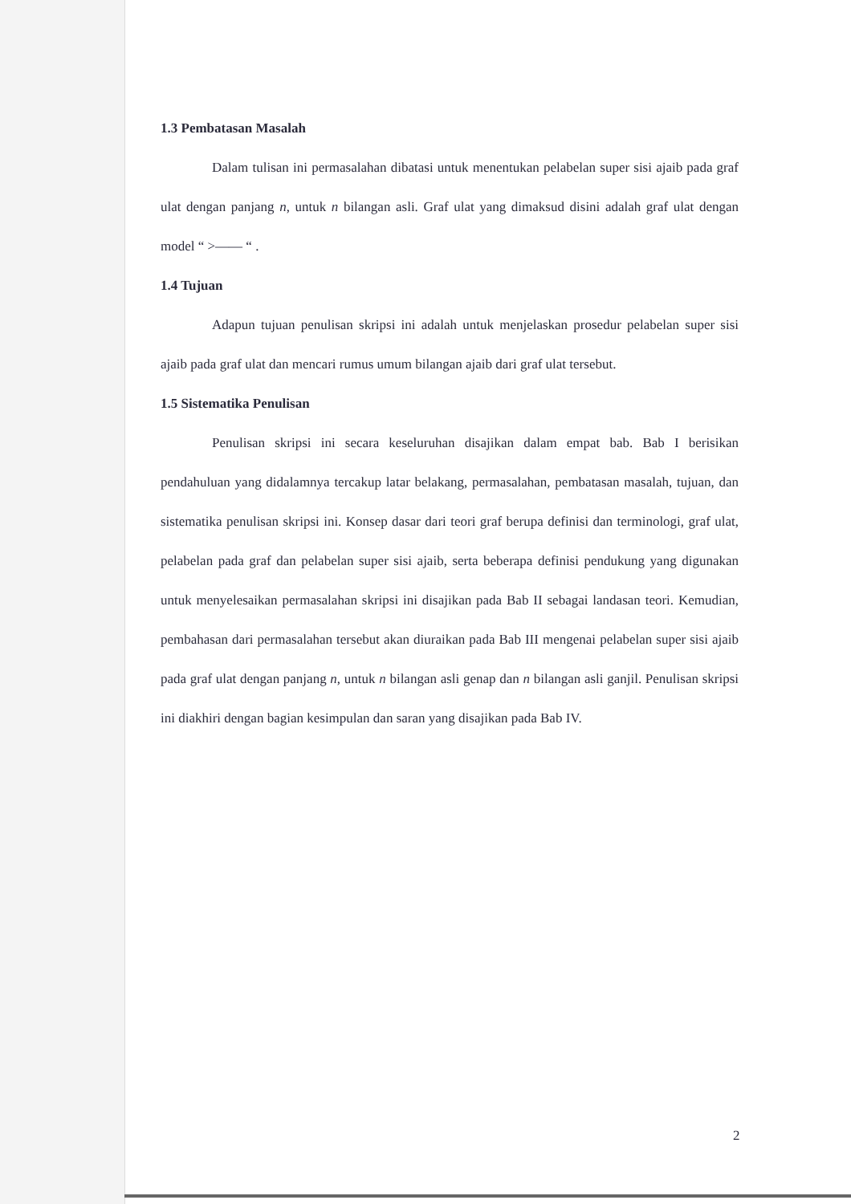1.3 Pembatasan Masalah
Dalam tulisan ini permasalahan dibatasi untuk menentukan pelabelan super sisi ajaib pada graf ulat dengan panjang n, untuk n bilangan asli. Graf ulat yang dimaksud disini adalah graf ulat dengan model “ >—— “ .
1.4 Tujuan
Adapun tujuan penulisan skripsi ini adalah untuk menjelaskan prosedur pelabelan super sisi ajaib pada graf ulat dan mencari rumus umum bilangan ajaib dari graf ulat tersebut.
1.5 Sistematika Penulisan
Penulisan skripsi ini secara keseluruhan disajikan dalam empat bab. Bab I berisikan pendahuluan yang didalamnya tercakup latar belakang, permasalahan, pembatasan masalah, tujuan, dan sistematika penulisan skripsi ini. Konsep dasar dari teori graf berupa definisi dan terminologi, graf ulat, pelabelan pada graf dan pelabelan super sisi ajaib, serta beberapa definisi pendukung yang digunakan untuk menyelesaikan permasalahan skripsi ini disajikan pada Bab II sebagai landasan teori. Kemudian, pembahasan dari permasalahan tersebut akan diuraikan pada Bab III mengenai pelabelan super sisi ajaib pada graf ulat dengan panjang n, untuk n bilangan asli genap dan n bilangan asli ganjil. Penulisan skripsi ini diakhiri dengan bagian kesimpulan dan saran yang disajikan pada Bab IV.
2